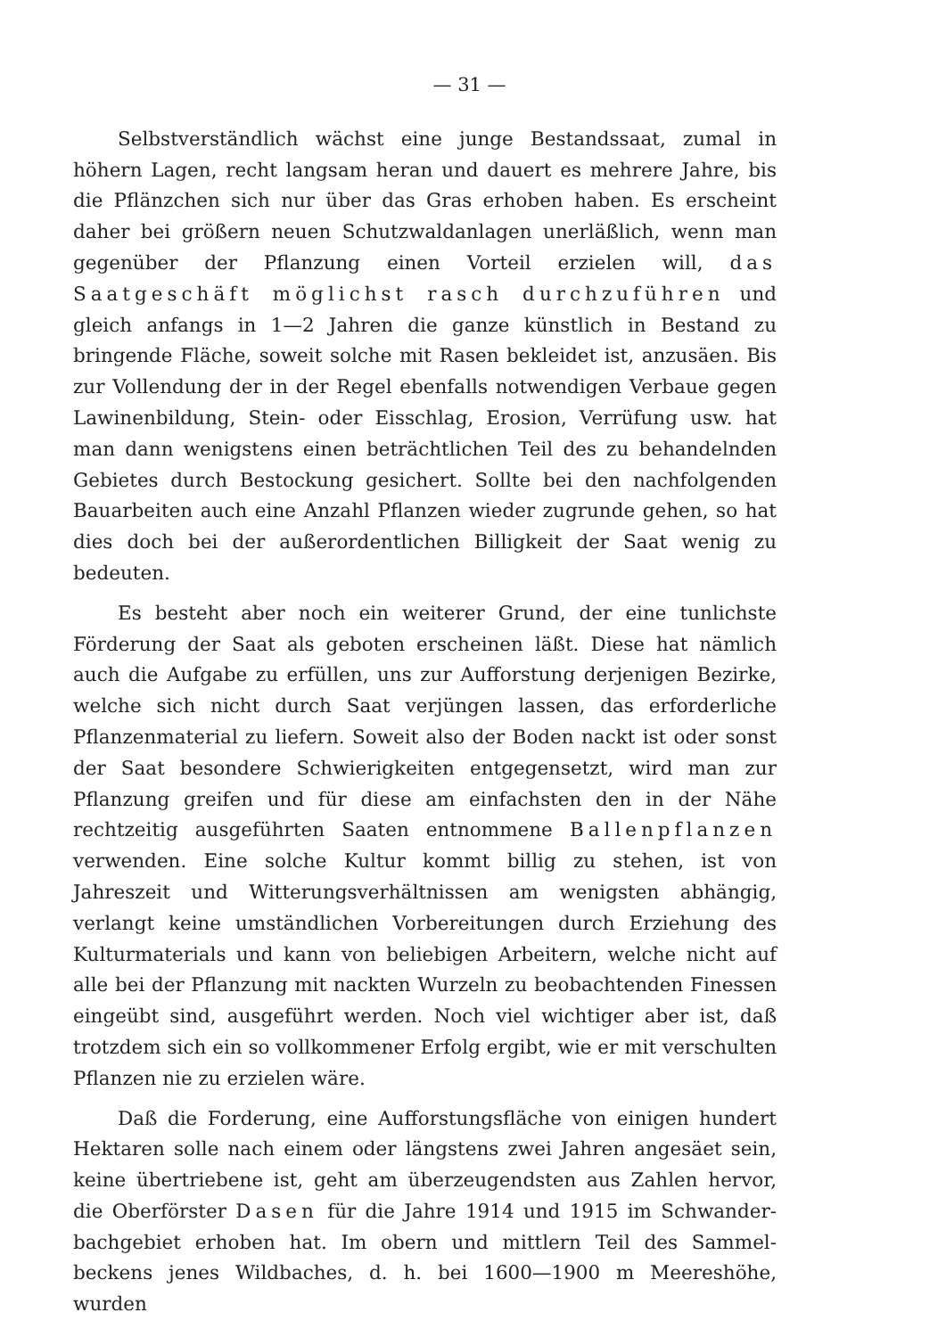— 31 —
Selbstverständlich wächst eine junge Bestandssaat, zumal in höhern Lagen, recht langsam heran und dauert es mehrere Jahre, bis die Pflänzchen sich nur über das Gras erhoben haben. Es erscheint daher bei größern neuen Schutzwaldanlagen unerläßlich, wenn man gegen­über der Pflanzung einen Vorteil erzielen will, das Saatgeschäft möglichst rasch durchzuführen und gleich anfangs in 1—2 Jahren die ganze künstlich in Bestand zu bringende Fläche, soweit solche mit Rasen bekleidet ist, anzusäen. Bis zur Vollendung der in der Regel ebenfalls notwendigen Verbaue gegen Lawinenbildung, Stein- oder Eisschlag, Erosion, Verrüfung usw. hat man dann wenig­stens einen beträchtlichen Teil des zu behandelnden Gebietes durch Bestockung gesichert. Sollte bei den nachfolgenden Bauarbeiten auch eine Anzahl Pflanzen wieder zugrunde gehen, so hat dies doch bei der außerordentlichen Billigkeit der Saat wenig zu bedeuten.
Es besteht aber noch ein weiterer Grund, der eine tunlichste Förderung der Saat als geboten erscheinen läßt. Diese hat nämlich auch die Aufgabe zu erfüllen, uns zur Aufforstung derjenigen Bezirke, welche sich nicht durch Saat verjüngen lassen, das erforderliche Pflanzen­material zu liefern. Soweit also der Boden nackt ist oder sonst der Saat besondere Schwierigkeiten entgegensetzt, wird man zur Pflanzung greifen und für diese am einfachsten den in der Nähe rechtzeitig aus­geführten Saaten entnommene Ballenpflanzen verwenden. Eine solche Kultur kommt billig zu stehen, ist von Jahreszeit und Witte­rungsverhältnissen am wenigsten abhängig, verlangt keine umständ­lichen Vorbereitungen durch Erziehung des Kulturmaterials und kann von beliebigen Arbeitern, welche nicht auf alle bei der Pflanzung mit nackten Wurzeln zu beobachtenden Finessen eingeübt sind, aus­geführt werden. Noch viel wichtiger aber ist, daß trotzdem sich ein so vollkommener Erfolg ergibt, wie er mit verschulten Pflanzen nie zu erzielen wäre.
Daß die Forderung, eine Aufforstungsfläche von einigen hundert Hektaren solle nach einem oder längstens zwei Jahren angesäet sein, keine übertriebene ist, geht am überzeugendsten aus Zahlen hervor, die Oberförster Dasen für die Jahre 1914 und 1915 im Schwander­bachgebiet erhoben hat. Im obern und mittlern Teil des Sammel­beckens jenes Wildbaches, d. h. bei 1600—1900 m Meereshöhe, wurden